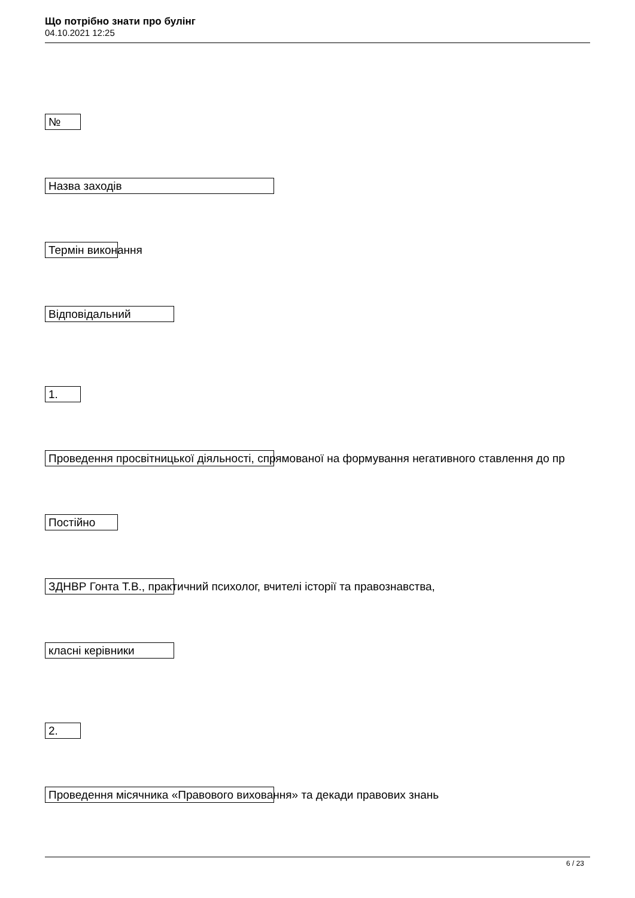Що потрібно знати про булінг
04.10.2021 12:25
№
Назва заходів
Термін виконання
Відповідальний
1.
Проведення просвітницької діяльності, спрямованої на формування негативного ставлення до пр
Постійно
ЗДНВР Гонта Т.В., практичний психолог, вчителі історії та правознавства,
класні керівники
2.
Проведення місячника «Правового виховання» та декади правових знань
6 / 23